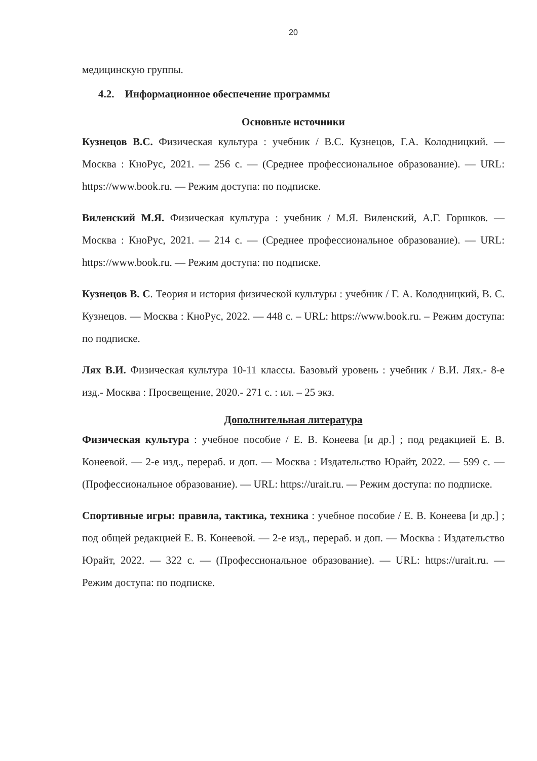20
медицинскую группы.
4.2. Информационное обеспечение программы
Основные источники
Кузнецов В.С. Физическая культура : учебник / В.С. Кузнецов, Г.А. Колодницкий. — Москва : КноРус, 2021. — 256 с. — (Среднее профессиональное образование). — URL: https://www.book.ru. — Режим доступа: по подписке.
Виленский М.Я. Физическая культура : учебник / М.Я. Виленский, А.Г. Горшков. — Москва : КноРус, 2021. — 214 с. — (Среднее профессиональное образование). — URL: https://www.book.ru. — Режим доступа: по подписке.
Кузнецов В. С. Теория и история физической культуры : учебник / Г. А. Колодницкий, В. С. Кузнецов. — Москва : КноРус, 2022. — 448 с. – URL: https://www.book.ru. – Режим доступа: по подписке.
Лях В.И. Физическая культура 10-11 классы. Базовый уровень : учебник / В.И. Лях.- 8-е изд.- Москва : Просвещение, 2020.- 271 с. : ил. – 25 экз.
Дополнительная литература
Физическая культура : учебное пособие / Е. В. Конеева [и др.] ; под редакцией Е. В. Конеевой. — 2-е изд., перераб. и доп. — Москва : Издательство Юрайт, 2022. — 599 с. — (Профессиональное образование). — URL: https://urait.ru. — Режим доступа: по подписке.
Спортивные игры: правила, тактика, техника : учебное пособие / Е. В. Конеева [и др.] ; под общей редакцией Е. В. Конеевой. — 2-е изд., перераб. и доп. — Москва : Издательство Юрайт, 2022. — 322 с. — (Профессиональное образование). — URL: https://urait.ru. — Режим доступа: по подписке.